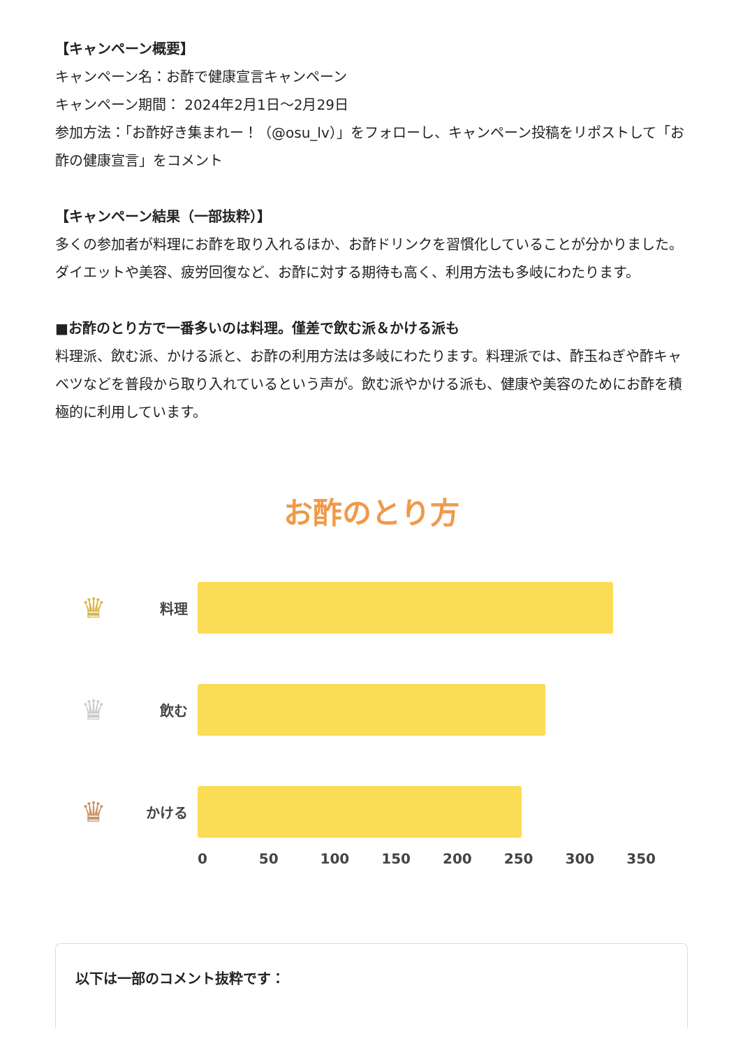【キャンペーン概要】
キャンペーン名：お酢で健康宣言キャンペーン
キャンペーン期間： 2024年2月1日〜2月29日
参加方法：「お酢好き集まれー！（@osu_lv）」をフォローし、キャンペーン投稿をリポストして「お酢の健康宣言」をコメント
【キャンペーン結果（一部抜粋）】
多くの参加者が料理にお酢を取り入れるほか、お酢ドリンクを習慣化していることが分かりました。ダイエットや美容、疲労回復など、お酢に対する期待も高く、利用方法も多岐にわたります。
■お酢のとり方で一番多いのは料理。僅差で飲む派＆かける派も
料理派、飲む派、かける派と、お酢の利用方法は多岐にわたります。料理派では、酢玉ねぎや酢キャベツなどを普段から取り入れているという声が。飲む派やかける派も、健康や美容のためにお酢を積極的に利用しています。
お酢のとり方
♛ 料理
♛ 飲む
♛ かける
0 50 100 150 200 250 300 350
以下は一部のコメント抜粋です：